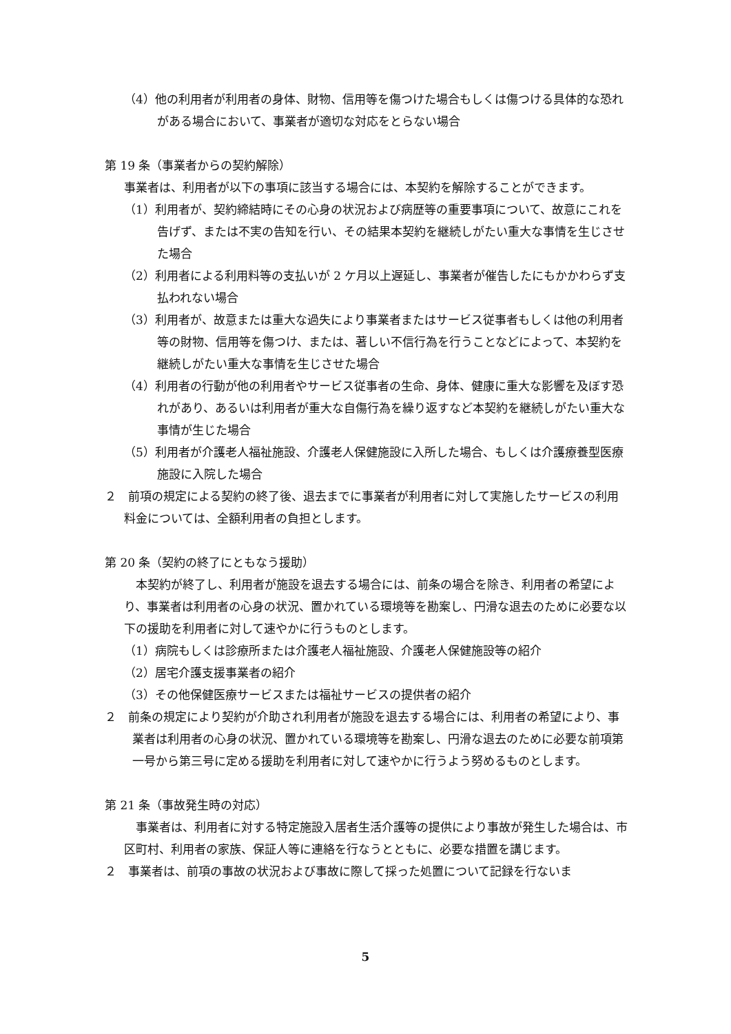（4）他の利用者が利用者の身体、財物、信用等を傷つけた場合もしくは傷つける具体的な恐れがある場合において、事業者が適切な対応をとらない場合
第 19 条（事業者からの契約解除）
事業者は、利用者が以下の事項に該当する場合には、本契約を解除することができます。
（1）利用者が、契約締結時にその心身の状況および病歴等の重要事項について、故意にこれを告げず、または不実の告知を行い、その結果本契約を継続しがたい重大な事情を生じさせた場合
（2）利用者による利用料等の支払いが 2 ケ月以上遅延し、事業者が催告したにもかかわらず支払われない場合
（3）利用者が、故意または重大な過失により事業者またはサービス従事者もしくは他の利用者等の財物、信用等を傷つけ、または、著しい不信行為を行うことなどによって、本契約を継続しがたい重大な事情を生じさせた場合
（4）利用者の行動が他の利用者やサービス従事者の生命、身体、健康に重大な影響を及ぼす恐れがあり、あるいは利用者が重大な自傷行為を繰り返すなど本契約を継続しがたい重大な事情が生じた場合
（5）利用者が介護老人福祉施設、介護老人保健施設に入所した場合、もしくは介護療養型医療施設に入院した場合
２　前項の規定による契約の終了後、退去までに事業者が利用者に対して実施したサービスの利用料金については、全額利用者の負担とします。
第 20 条（契約の終了にともなう援助）
　本契約が終了し、利用者が施設を退去する場合には、前条の場合を除き、利用者の希望により、事業者は利用者の心身の状況、置かれている環境等を勘案し、円滑な退去のために必要な以下の援助を利用者に対して速やかに行うものとします。
（1）病院もしくは診療所または介護老人福祉施設、介護老人保健施設等の紹介
（2）居宅介護支援事業者の紹介
（3）その他保健医療サービスまたは福祉サービスの提供者の紹介
２　前条の規定により契約が介助され利用者が施設を退去する場合には、利用者の希望により、事業者は利用者の心身の状況、置かれている環境等を勘案し、円滑な退去のために必要な前項第一号から第三号に定める援助を利用者に対して速やかに行うよう努めるものとします。
第 21 条（事故発生時の対応）
　事業者は、利用者に対する特定施設入居者生活介護等の提供により事故が発生した場合は、市区町村、利用者の家族、保証人等に連絡を行なうとともに、必要な措置を講じます。
２　事業者は、前項の事故の状況および事故に際して採った処置について記録を行ないま
5